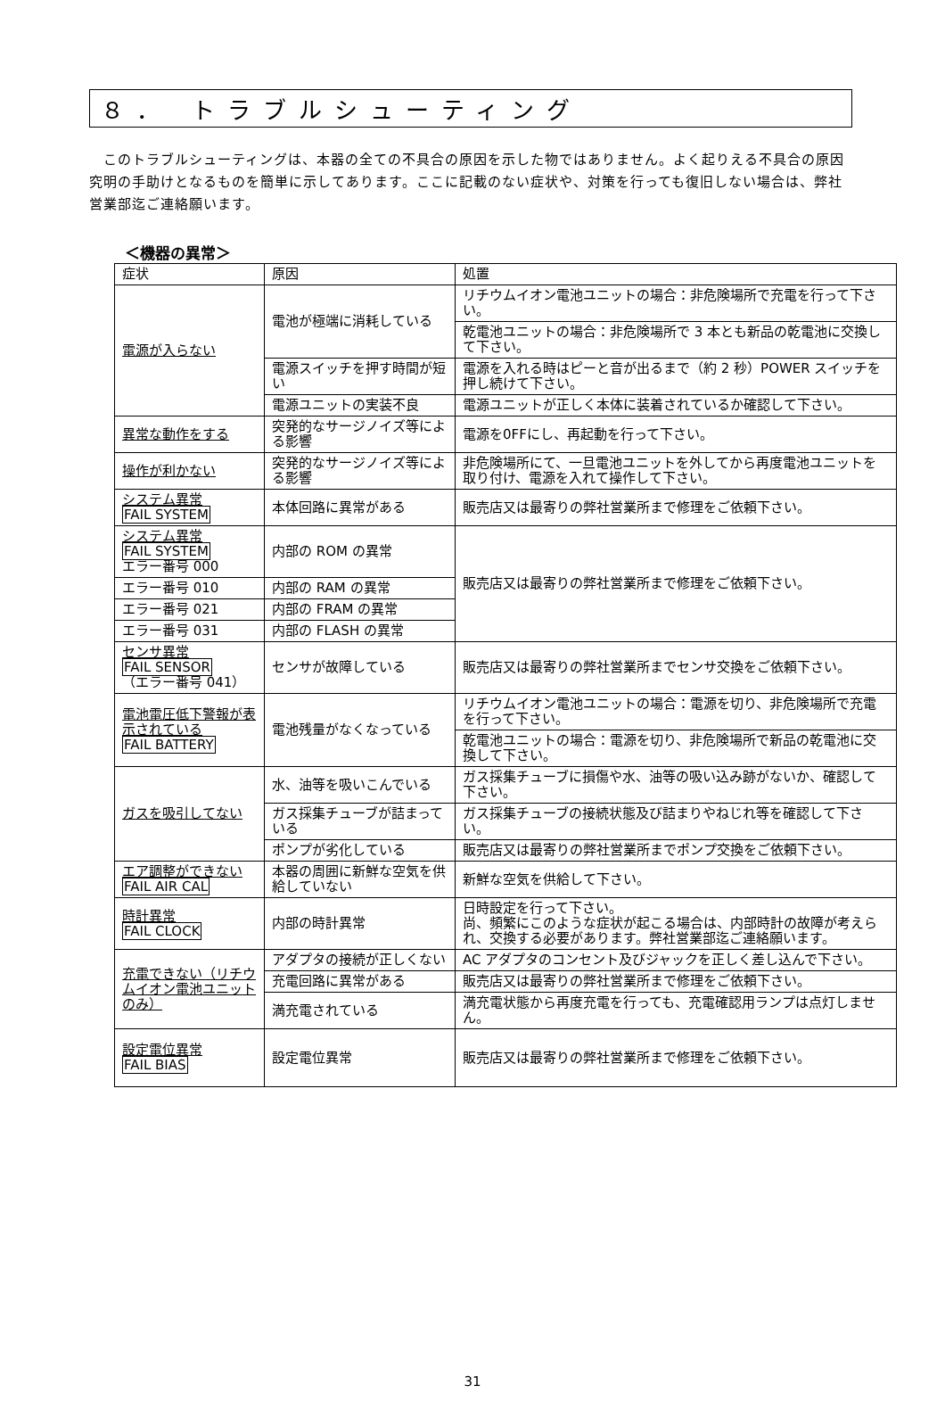８． トラブルシューティング
　このトラブルシューティングは、本器の全ての不具合の原因を示した物ではありません。よく起りえる不具合の原因究明の手助けとなるものを簡単に示してあります。ここに記載のない症状や、対策を行っても復旧しない場合は、弊社営業部迄ご連絡願います。
＜機器の異常＞
| 症状 | 原因 | 処置 |
| --- | --- | --- |
| 電源が入らない | 電池が極端に消耗している | リチウムイオン電池ユニットの場合：非危険場所で充電を行って下さい。 |
| | | 乾電池ユニットの場合：非危険場所で 3 本とも新品の乾電池に交換して下さい。 |
| | 電源スイッチを押す時間が短い | 電源を入れる時はピーと音が出るまで（約 2 秒）POWER スイッチを押し続けて下さい。 |
| | 電源ユニットの実装不良 | 電源ユニットが正しく本体に装着されているか確認して下さい。 |
| 異常な動作をする | 突発的なサージノイズ等による影響 | 電源を0FFにし、再起動を行って下さい。 |
| 操作が利かない | 突発的なサージノイズ等による影響 | 非危険場所にて、一旦電池ユニットを外してから再度電池ユニットを取り付け、電源を入れて操作して下さい。 |
| システム異常 FAIL SYSTEM | 本体回路に異常がある | 販売店又は最寄りの弊社営業所まで修理をご依頼下さい。 |
| システム異常 FAIL SYSTEM エラー番号 000 | 内部の ROM の異常 | 販売店又は最寄りの弊社営業所まで修理をご依頼下さい。 |
| エラー番号 010 | 内部の RAM の異常 | |
| エラー番号 021 | 内部の FRAM の異常 | |
| エラー番号 031 | 内部の FLASH の異常 | |
| センサ異常 FAIL SENSOR （エラー番号 041） | センサが故障している | 販売店又は最寄りの弊社営業所までセンサ交換をご依頼下さい。 |
| 電池電圧低下警報が表示されている FAIL BATTERY | 電池残量がなくなっている | リチウムイオン電池ユニットの場合：電源を切り、非危険場所で充電を行って下さい。 |
| | | 乾電池ユニットの場合：電源を切り、非危険場所で新品の乾電池に交換して下さい。 |
| ガスを吸引してない | 水、油等を吸いこんでいる | ガス採集チューブに損傷や水、油等の吸い込み跡がないか、確認して下さい。 |
| | ガス採集チューブが詰まっている | ガス採集チューブの接続状態及び詰まりやねじれ等を確認して下さい。 |
| | ポンプが劣化している | 販売店又は最寄りの弊社営業所までポンプ交換をご依頼下さい。 |
| エア調整ができない FAIL AIR CAL | 本器の周囲に新鮮な空気を供給していない | 新鮮な空気を供給して下さい。 |
| 時計異常 FAIL CLOCK | 内部の時計異常 | 日時設定を行って下さい。 尚、頻繁にこのような症状が起こる場合は、内部時計の故障が考えられ、交換する必要があります。弊社営業部迄ご連絡願います。 |
| 充電できない（リチウムイオン電池ユニットのみ） | アダプタの接続が正しくない | AC アダプタのコンセント及びジャックを正しく差し込んで下さい。 |
| | 充電回路に異常がある | 販売店又は最寄りの弊社営業所まで修理をご依頼下さい。 |
| | 満充電されている | 満充電状態から再度充電を行っても、充電確認用ランプは点灯しません。 |
| 設定電位異常 FAIL BIAS | 設定電位異常 | 販売店又は最寄りの弊社営業所まで修理をご依頼下さい。 |
31